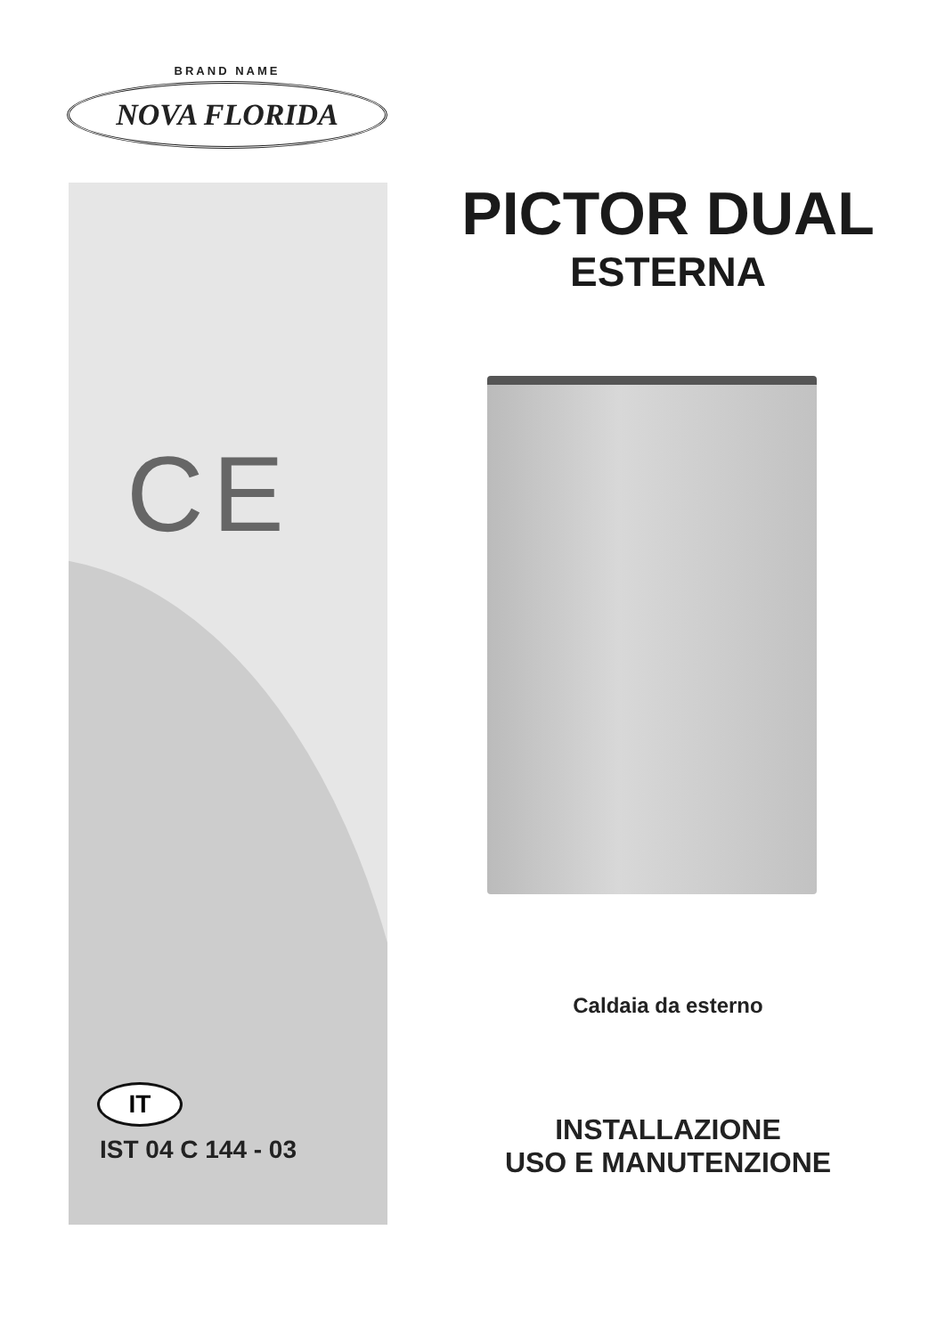BRAND NAME
NOVA FLORIDA
CE
IT
IST 04 C 144 - 03
PICTOR DUAL
ESTERNA
Caldaia da esterno
INSTALLAZIONE
USO E MANUTENZIONE